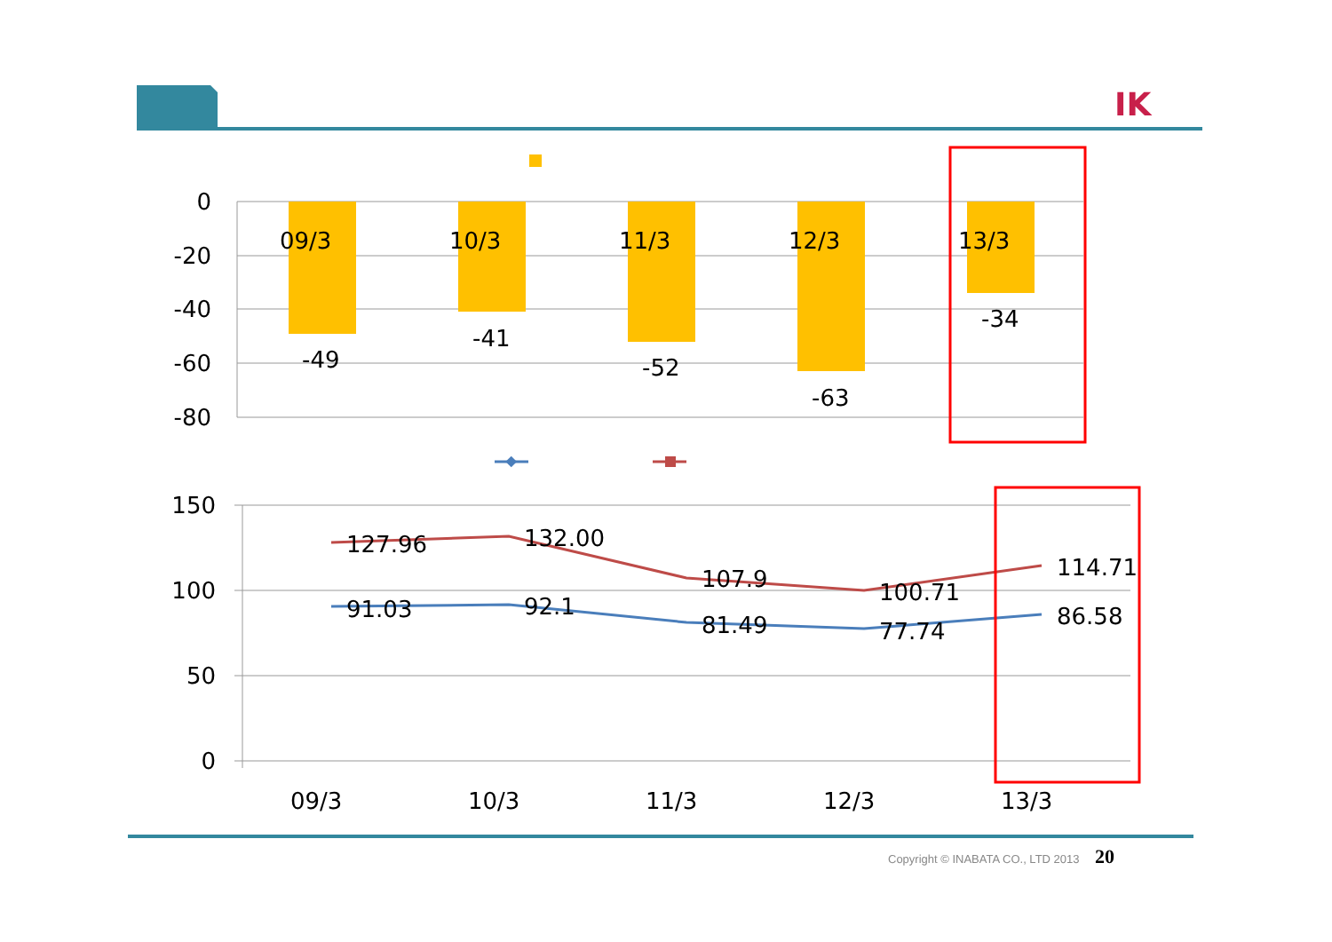IK
0
-20
-40
-60
-80
09/3
10/3
11/3
12/3
13/3
-49
-41
-52
-63
-34
150
100
50
0
127.96
132.00
107.9
100.71
114.71
91.03
92.1
81.49
77.74
86.58
09/3
10/3
11/3
12/3
13/3
Copyright © INABATA CO., LTD 2013 20